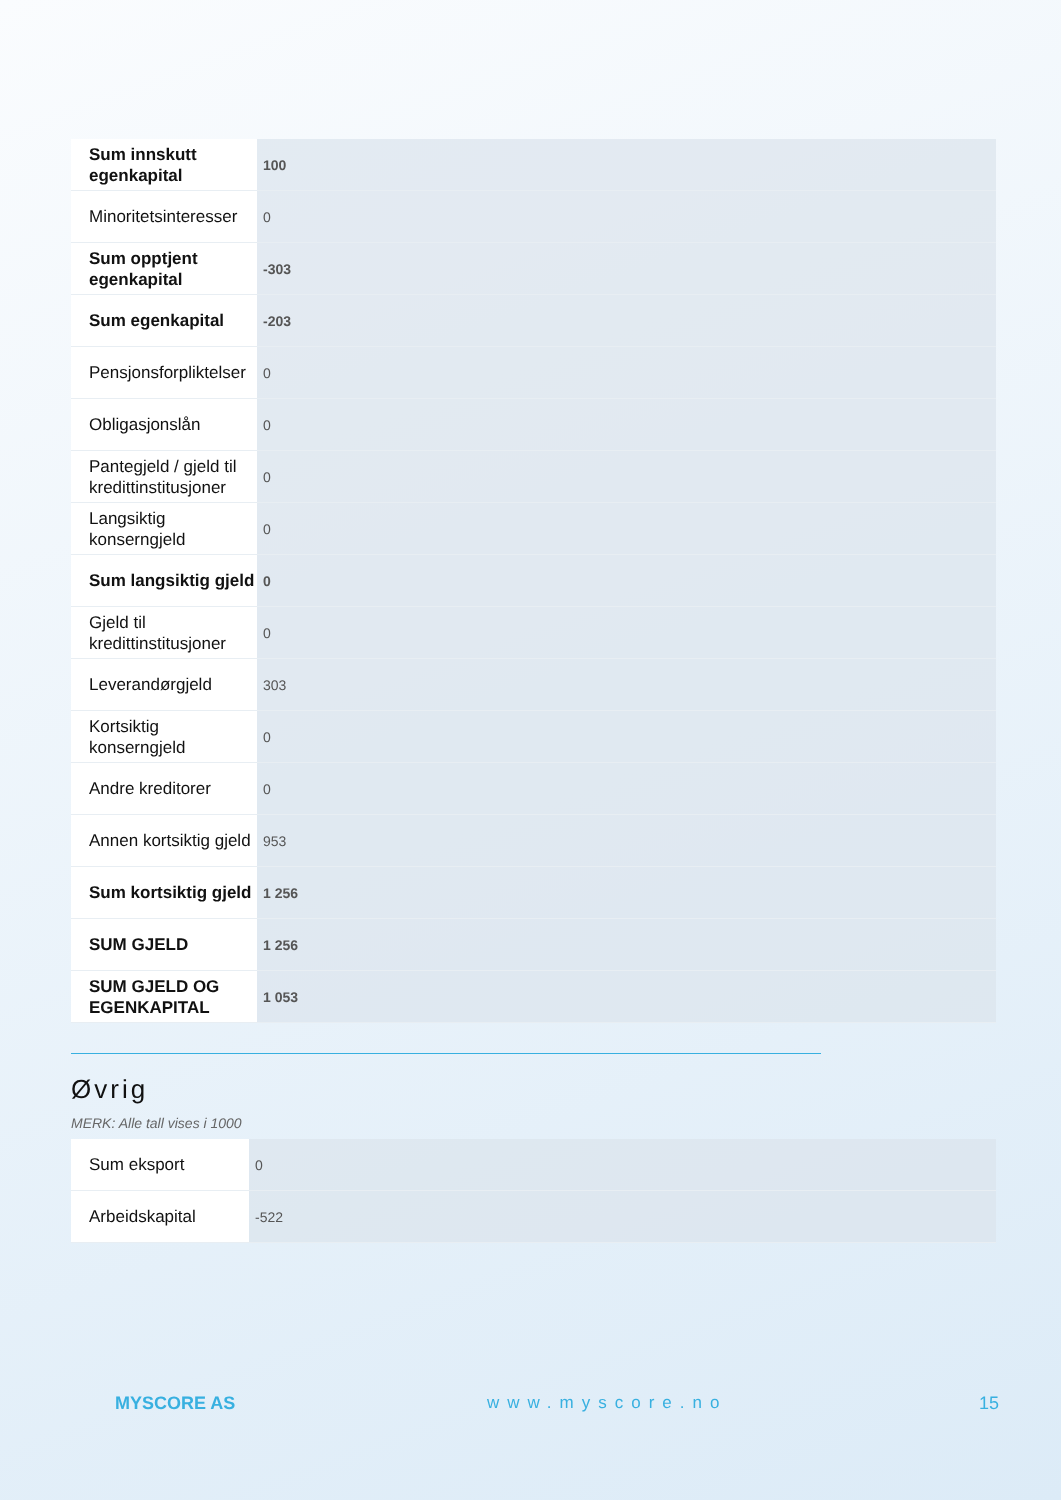| Sum innskutt egenkapital | 100 |
| Minoritetsinteresser | 0 |
| Sum opptjent egenkapital | -303 |
| Sum egenkapital | -203 |
| Pensjonsforpliktelser | 0 |
| Obligasjonslån | 0 |
| Pantegjeld / gjeld til kredittinstitusjoner | 0 |
| Langsiktig konserngjeld | 0 |
| Sum langsiktig gjeld | 0 |
| Gjeld til kredittinstitusjoner | 0 |
| Leverandørgjeld | 303 |
| Kortsiktig konserngjeld | 0 |
| Andre kreditorer | 0 |
| Annen kortsiktig gjeld | 953 |
| Sum kortsiktig gjeld | 1 256 |
| SUM GJELD | 1 256 |
| SUM GJELD OG EGENKAPITAL | 1 053 |
Øvrig
MERK: Alle tall vises i 1000
| Sum eksport | 0 |
| Arbeidskapital | -522 |
MYSCORE AS www.myscore.no 15